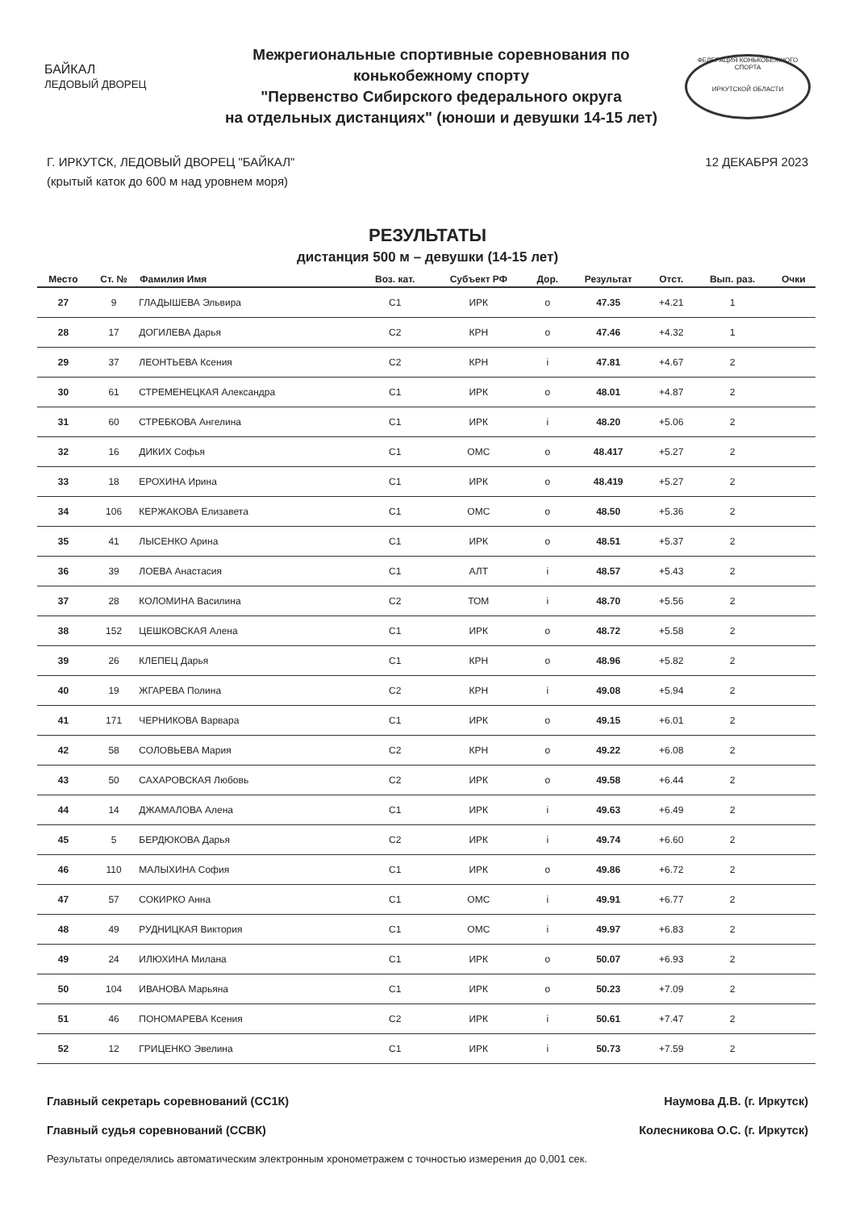БАЙКАЛ
ЛЕДОВЫЙ ДВОРЕЦ
Межрегиональные спортивные соревнования по
конькобежному спорту
"Первенство Сибирского федерального округа
на отдельных дистанциях" (юноши и девушки 14-15 лет)
ФЕДЕРАЦИЯ КОНЬКОБЕЖНОГО СПОРТА
ИРКУТСКОЙ ОБЛАСТИ
Г. ИРКУТСК, ЛЕДОВЫЙ ДВОРЕЦ "БАЙКАЛ"
(крытый каток до 600 м над уровнем моря)
12 ДЕКАБРЯ 2023
РЕЗУЛЬТАТЫ
дистанция 500 м – девушки (14-15 лет)
| Место | Ст. № | Фамилия Имя | Воз. кат. | Субъект РФ | Дор. | Результат | Отст. | Вып. раз. | Очки |
| --- | --- | --- | --- | --- | --- | --- | --- | --- | --- |
| 27 | 9 | ГЛАДЫШЕВА Эльвира | С1 | ИРК | o | 47.35 | +4.21 | 1 | |
| 28 | 17 | ДОГИЛЕВА Дарья | С2 | КРН | o | 47.46 | +4.32 | 1 | |
| 29 | 37 | ЛЕОНТЬЕВА Ксения | С2 | КРН | i | 47.81 | +4.67 | 2 | |
| 30 | 61 | СТРЕМЕНЕЦКАЯ Александра | С1 | ИРК | o | 48.01 | +4.87 | 2 | |
| 31 | 60 | СТРЕБКОВА Ангелина | С1 | ИРК | i | 48.20 | +5.06 | 2 | |
| 32 | 16 | ДИКИХ Софья | С1 | ОМС | o | 48.417 | +5.27 | 2 | |
| 33 | 18 | ЕРОХИНА Ирина | С1 | ИРК | o | 48.419 | +5.27 | 2 | |
| 34 | 106 | КЕРЖАКОВА Елизавета | С1 | ОМС | o | 48.50 | +5.36 | 2 | |
| 35 | 41 | ЛЫСЕНКО Арина | С1 | ИРК | o | 48.51 | +5.37 | 2 | |
| 36 | 39 | ЛОЕВА Анастасия | С1 | АЛТ | i | 48.57 | +5.43 | 2 | |
| 37 | 28 | КОЛОМИНА Василина | С2 | ТОМ | i | 48.70 | +5.56 | 2 | |
| 38 | 152 | ЦЕШКОВСКАЯ Алена | С1 | ИРК | o | 48.72 | +5.58 | 2 | |
| 39 | 26 | КЛЕПЕЦ Дарья | С1 | КРН | o | 48.96 | +5.82 | 2 | |
| 40 | 19 | ЖГАРЕВА Полина | С2 | КРН | i | 49.08 | +5.94 | 2 | |
| 41 | 171 | ЧЕРНИКОВА Варвара | С1 | ИРК | o | 49.15 | +6.01 | 2 | |
| 42 | 58 | СОЛОВЬЕВА Мария | С2 | КРН | o | 49.22 | +6.08 | 2 | |
| 43 | 50 | САХАРОВСКАЯ Любовь | С2 | ИРК | o | 49.58 | +6.44 | 2 | |
| 44 | 14 | ДЖАМАЛОВА Алена | С1 | ИРК | i | 49.63 | +6.49 | 2 | |
| 45 | 5 | БЕРДЮКОВА Дарья | С2 | ИРК | i | 49.74 | +6.60 | 2 | |
| 46 | 110 | МАЛЫХИНА София | С1 | ИРК | o | 49.86 | +6.72 | 2 | |
| 47 | 57 | СОКИРКО Анна | С1 | ОМС | i | 49.91 | +6.77 | 2 | |
| 48 | 49 | РУДНИЦКАЯ Виктория | С1 | ОМС | i | 49.97 | +6.83 | 2 | |
| 49 | 24 | ИЛЮХИНА Милана | С1 | ИРК | o | 50.07 | +6.93 | 2 | |
| 50 | 104 | ИВАНОВА Марьяна | С1 | ИРК | o | 50.23 | +7.09 | 2 | |
| 51 | 46 | ПОНОМАРЕВА Ксения | С2 | ИРК | i | 50.61 | +7.47 | 2 | |
| 52 | 12 | ГРИЦЕНКО Эвелина | С1 | ИРК | i | 50.73 | +7.59 | 2 | |
Главный секретарь соревнований (СС1К) Наумова Д.В. (г. Иркутск)
Главный судья соревнований (ССВК) Колесникова О.С. (г. Иркутск)
Результаты определялись автоматическим электронным хронометражем с точностью измерения до 0,001 сек.